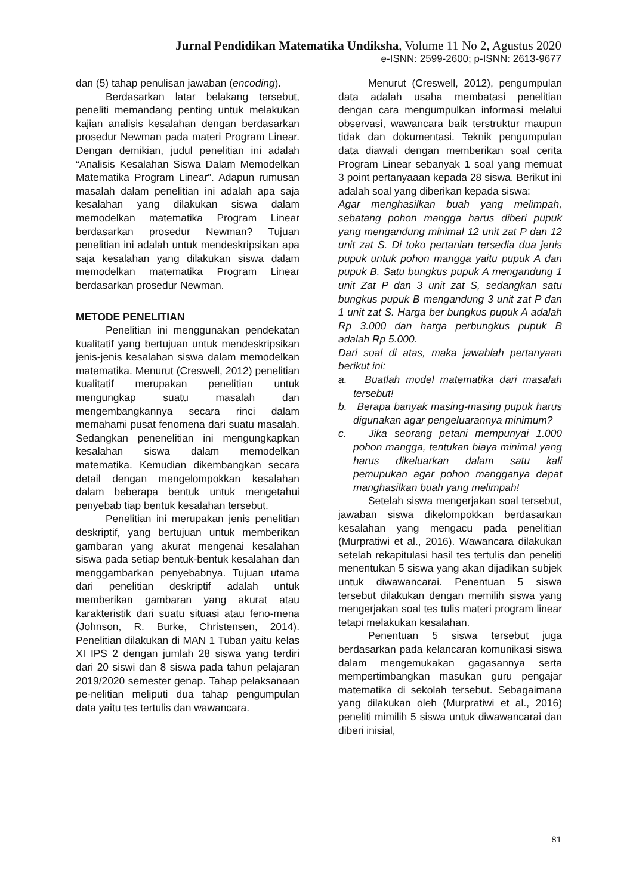Jurnal Pendidikan Matematika Undiksha, Volume 11 No 2, Agustus 2020
e-ISNN: 2599-2600; p-ISNN: 2613-9677
dan (5) tahap penulisan jawaban (encoding).
Berdasarkan latar belakang tersebut, peneliti memandang penting untuk melakukan kajian analisis kesalahan dengan berdasarkan prosedur Newman pada materi Program Linear. Dengan demikian, judul penelitian ini adalah “Analisis Kesalahan Siswa Dalam Memodelkan Matematika Program Linear”. Adapun rumusan masalah dalam penelitian ini adalah apa saja kesalahan yang dilakukan siswa dalam memodelkan matematika Program Linear berdasarkan prosedur Newman? Tujuan penelitian ini adalah untuk mendeskripsikan apa saja kesalahan yang dilakukan siswa dalam memodelkan matematika Program Linear berdasarkan prosedur Newman.
METODE PENELITIAN
Penelitian ini menggunakan pendekatan kualitatif yang bertujuan untuk mendeskripsikan jenis-jenis kesalahan siswa dalam memodelkan matematika. Menurut (Creswell, 2012) penelitian kualitatif merupakan penelitian untuk mengungkap suatu masalah dan mengembangkannya secara rinci dalam memahami pusat fenomena dari suatu masalah. Sedangkan penenelitian ini mengungkapkan kesalahan siswa dalam memodelkan matematika. Kemudian dikembangkan secara detail dengan mengelompokkan kesalahan dalam beberapa bentuk untuk mengetahui penyebab tiap bentuk kesalahan tersebut.
Penelitian ini merupakan jenis penelitian deskriptif, yang bertujuan untuk memberikan gambaran yang akurat mengenai kesalahan siswa pada setiap bentuk-bentuk kesalahan dan menggambarkan penyebabnya. Tujuan utama dari penelitian deskriptif adalah untuk memberikan gambaran yang akurat atau karakteristik dari suatu situasi atau feno-mena (Johnson, R. Burke, Christensen, 2014). Penelitian dilakukan di MAN 1 Tuban yaitu kelas XI IPS 2 dengan jumlah 28 siswa yang terdiri dari 20 siswi dan 8 siswa pada tahun pelajaran 2019/2020 semester genap. Tahap pelaksanaan pe-nelitian meliputi dua tahap pengumpulan data yaitu tes tertulis dan wawancara.
Menurut (Creswell, 2012), pengumpulan data adalah usaha membatasi penelitian dengan cara mengumpulkan informasi melalui observasi, wawancara baik terstruktur maupun tidak dan dokumentasi. Teknik pengumpulan data diawali dengan memberikan soal cerita Program Linear sebanyak 1 soal yang memuat 3 point pertanyaaan kepada 28 siswa. Berikut ini adalah soal yang diberikan kepada siswa:
Agar menghasilkan buah yang melimpah, sebatang pohon mangga harus diberi pupuk yang mengandung minimal 12 unit zat P dan 12 unit zat S. Di toko pertanian tersedia dua jenis pupuk untuk pohon mangga yaitu pupuk A dan pupuk B. Satu bungkus pupuk A mengandung 1 unit Zat P dan 3 unit zat S, sedangkan satu bungkus pupuk B mengandung 3 unit zat P dan 1 unit zat S. Harga ber bungkus pupuk A adalah Rp 3.000 dan harga perbungkus pupuk B adalah Rp 5.000.
Dari soal di atas, maka jawablah pertanyaan berikut ini:
a. Buatlah model matematika dari masalah tersebut!
b. Berapa banyak masing-masing pupuk harus digunakan agar pengeluarannya minimum?
c. Jika seorang petani mempunyai 1.000 pohon mangga, tentukan biaya minimal yang harus dikeluarkan dalam satu kali pemupukan agar pohon mangganya dapat manghasilkan buah yang melimpah!
Setelah siswa mengerjakan soal tersebut, jawaban siswa dikelompokkan berdasarkan kesalahan yang mengacu pada penelitian (Murpratiwi et al., 2016). Wawancara dilakukan setelah rekapitulasi hasil tes tertulis dan peneliti menentukan 5 siswa yang akan dijadikan subjek untuk diwawancarai. Penentuan 5 siswa tersebut dilakukan dengan memilih siswa yang mengerjakan soal tes tulis materi program linear tetapi melakukan kesalahan.
Penentuan 5 siswa tersebut juga berdasarkan pada kelancaran komunikasi siswa dalam mengemukakan gagasannya serta mempertimbangkan masukan guru pengajar matematika di sekolah tersebut. Sebagaimana yang dilakukan oleh (Murpratiwi et al., 2016) peneliti mimilih 5 siswa untuk diwawancarai dan diberi inisial,
81